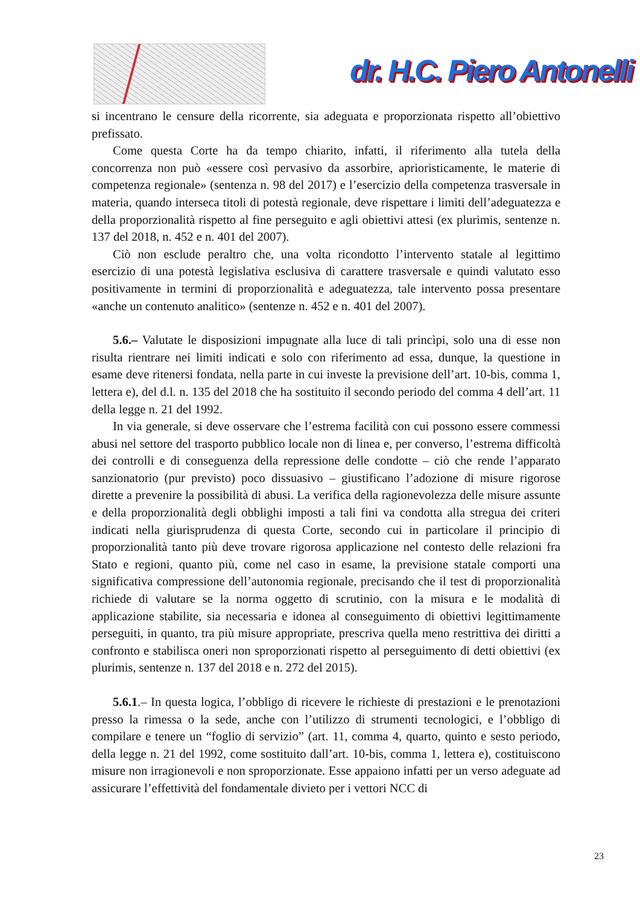dr. H.C. Piero Antonelli
si incentrano le censure della ricorrente, sia adeguata e proporzionata rispetto all’obiettivo prefissato.
Come questa Corte ha da tempo chiarito, infatti, il riferimento alla tutela della concorrenza non può «essere così pervasivo da assorbire, aprioristicamente, le materie di competenza regionale» (sentenza n. 98 del 2017) e l’esercizio della competenza trasversale in materia, quando interseca titoli di potestà regionale, deve rispettare i limiti dell’adeguatezza e della proporzionalità rispetto al fine perseguito e agli obiettivi attesi (ex plurimis, sentenze n. 137 del 2018, n. 452 e n. 401 del 2007).
Ciò non esclude peraltro che, una volta ricondotto l’intervento statale al legittimo esercizio di una potestà legislativa esclusiva di carattere trasversale e quindi valutato esso positivamente in termini di proporzionalità e adeguatezza, tale intervento possa presentare «anche un contenuto analitico» (sentenze n. 452 e n. 401 del 2007).
5.6.– Valutate le disposizioni impugnate alla luce di tali princìpi, solo una di esse non risulta rientrare nei limiti indicati e solo con riferimento ad essa, dunque, la questione in esame deve ritenersi fondata, nella parte in cui investe la previsione dell’art. 10-bis, comma 1, lettera e), del d.l. n. 135 del 2018 che ha sostituito il secondo periodo del comma 4 dell’art. 11 della legge n. 21 del 1992.
In via generale, si deve osservare che l’estrema facilità con cui possono essere commessi abusi nel settore del trasporto pubblico locale non di linea e, per converso, l’estrema difficoltà dei controlli e di conseguenza della repressione delle condotte – ciò che rende l’apparato sanzionatorio (pur previsto) poco dissuasivo – giustificano l’adozione di misure rigorose dirette a prevenire la possibilità di abusi. La verifica della ragionevolezza delle misure assunte e della proporzionalità degli obblighi imposti a tali fini va condotta alla stregua dei criteri indicati nella giurisprudenza di questa Corte, secondo cui in particolare il principio di proporzionalità tanto più deve trovare rigorosa applicazione nel contesto delle relazioni fra Stato e regioni, quanto più, come nel caso in esame, la previsione statale comporti una significativa compressione dell’autonomia regionale, precisando che il test di proporzionalità richiede di valutare se la norma oggetto di scrutinio, con la misura e le modalità di applicazione stabilite, sia necessaria e idonea al conseguimento di obiettivi legittimamente perseguiti, in quanto, tra più misure appropriate, prescriva quella meno restrittiva dei diritti a confronto e stabilisca oneri non sproporzionati rispetto al perseguimento di detti obiettivi (ex plurimis, sentenze n. 137 del 2018 e n. 272 del 2015).
5.6.1.– In questa logica, l’obbligo di ricevere le richieste di prestazioni e le prenotazioni presso la rimessa o la sede, anche con l’utilizzo di strumenti tecnologici, e l’obbligo di compilare e tenere un “foglio di servizio” (art. 11, comma 4, quarto, quinto e sesto periodo, della legge n. 21 del 1992, come sostituito dall’art. 10-bis, comma 1, lettera e), costituiscono misure non irragionevoli e non sproporzionate. Esse appaiono infatti per un verso adeguate ad assicurare l’effettività del fondamentale divieto per i vettori NCC di
23